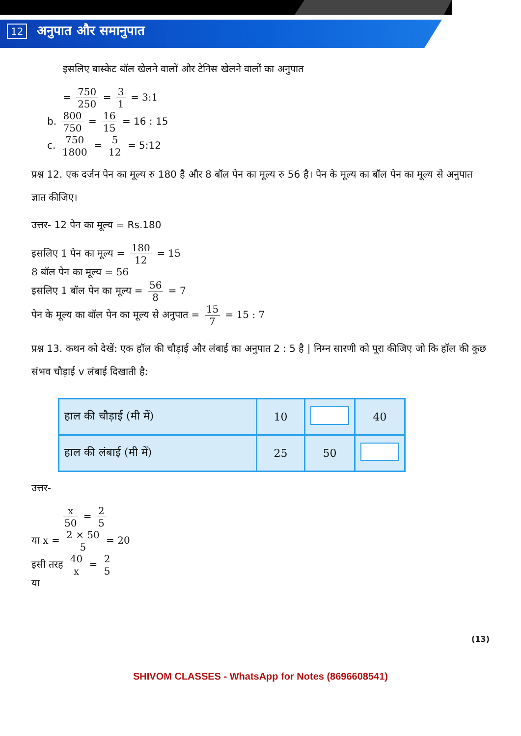12 अनुपात और समानुपात
इसलिए बास्केट बॉल खेलने वालों और टेनिस खेलने वालों का अनुपात
= 750 250 = 3 1 = 3:1
b. 800 750 = 16 15 = 16 : 15
c. 750 1800 = 5 12 = 5:12
प्रश्न 12. एक दर्जन पेन का मूल्य रु 180 है और 8 बॉल पेन का मूल्य रु 56 है। पेन के मूल्य का बॉल पेन का मूल्य से अनुपात ज्ञात कीजिए।
उत्तर- 12 पेन का मूल्य = Rs.180
इसलिए 1 पेन का मूल्य = 180 12 = 15
8 बॉल पेन का मूल्य = 56
इसलिए 1 बॉल पेन का मूल्य = 56 8 = 7
पेन के मूल्य का बॉल पेन का मूल्य से अनुपात = 15 7 = 15 : 7
प्रश्न 13. कथन को देखें: एक हॉल की चौड़ाई और लंबाई का अनुपात 2 : 5 है | निम्न सारणी को पूरा कीजिए जो कि हॉल की कुछ संभव चौड़ाई v लंबाई दिखाती है:
| हाल की चौड़ाई (मी में) | 10 | | 40 |
| हाल की लंबाई (मी में) | 25 | 50 | |
उत्तर-
x 50 = 2 5
या x = 2 × 50 5 = 20
इसी तरह 40 x = 2 5
या
(13)
SHIVOM CLASSES - WhatsApp for Notes (8696608541)